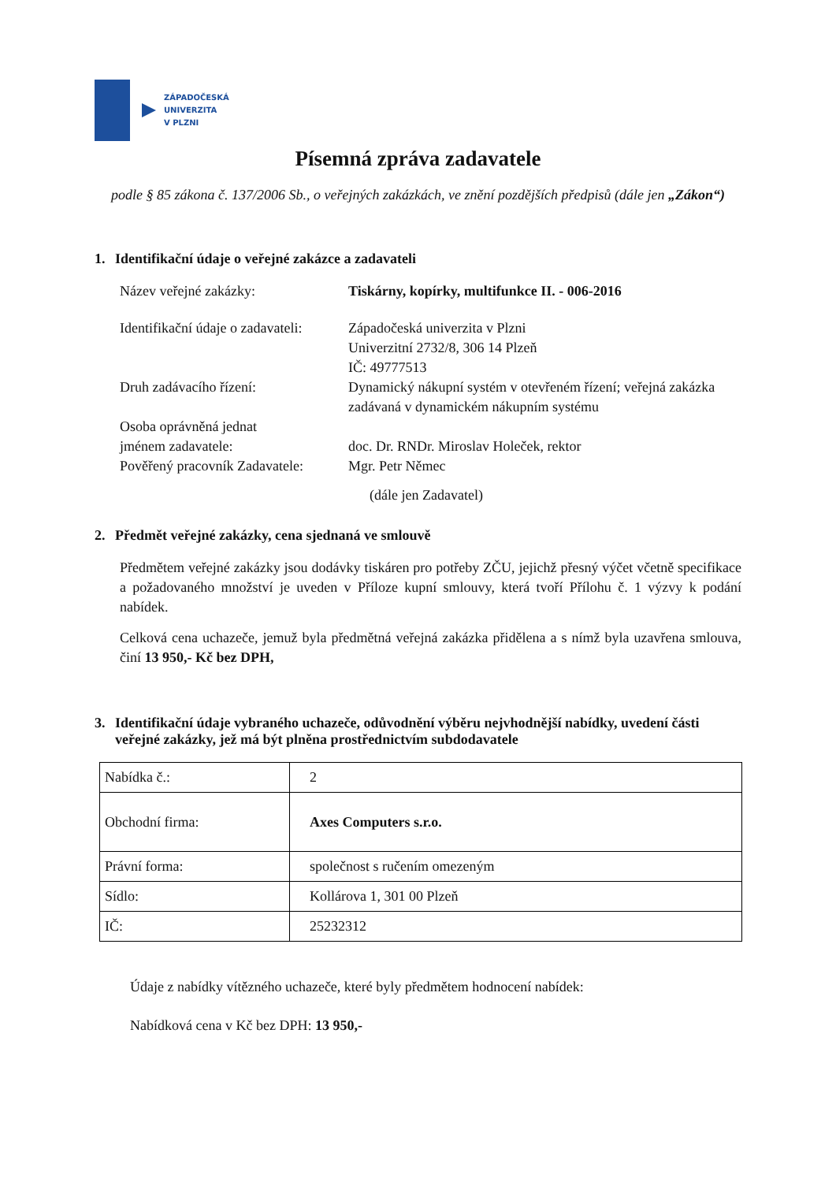ZÁPADOČESKÁ
UNIVERZITA
V PLZNI
Písemná zpráva zadavatele
podle § 85 zákona č. 137/2006 Sb., o veřejných zakázkách, ve znění pozdějších předpisů (dále jen „Zákon“)
1. Identifikační údaje o veřejné zakázce a zadavateli
Název veřejné zakázky: Tiskárny, kopírky, multifunkce II. - 006-2016
Identifikační údaje o zadavateli:
Západočeská univerzita v Plzni
Univerzitní 2732/8, 306 14 Plzeň
IČ: 49777513
Druh zadávacího řízení: Dynamický nákupní systém v otevřeném řízení; veřejná zakázka zadávaná v dynamickém nákupním systému
Osoba oprávněná jednat
jménem zadavatele:
doc. Dr. RNDr. Miroslav Holeček, rektor
Pověřený pracovník Zadavatele:
Mgr. Petr Němec
(dále jen Zadavatel)
2. Předmět veřejné zakázky, cena sjednaná ve smlouvě
Předmětem veřejné zakázky jsou dodávky tiskáren pro potřeby ZČU, jejichž přesný výčet včetně specifikace a požadovaného množství je uveden v Příloze kupní smlouvy, která tvoří Přílohu č. 1 výzvy k podání nabídek.
Celková cena uchazeče, jemuž byla předmětná veřejná zakázka přidělena a s nímž byla uzavřena smlouva, činí 13 950,- Kč bez DPH,
3. Identifikační údaje vybraného uchazeče, odůvodnění výběru nejvhodnější nabídky, uvedení části veřejné zakázky, jež má být plněna prostřednictvím subdodavatele
| Nabídka č.: | 2 |
| Obchodní firma: | Axes Computers s.r.o. |
| Právní forma: | společnost s ručením omezeným |
| Sídlo: | Kollárova 1, 301 00 Plzeň |
| IČ: | 25232312 |
Údaje z nabídky vítězného uchazeče, které byly předmětem hodnocení nabídek:
Nabídková cena v Kč bez DPH: 13 950,-